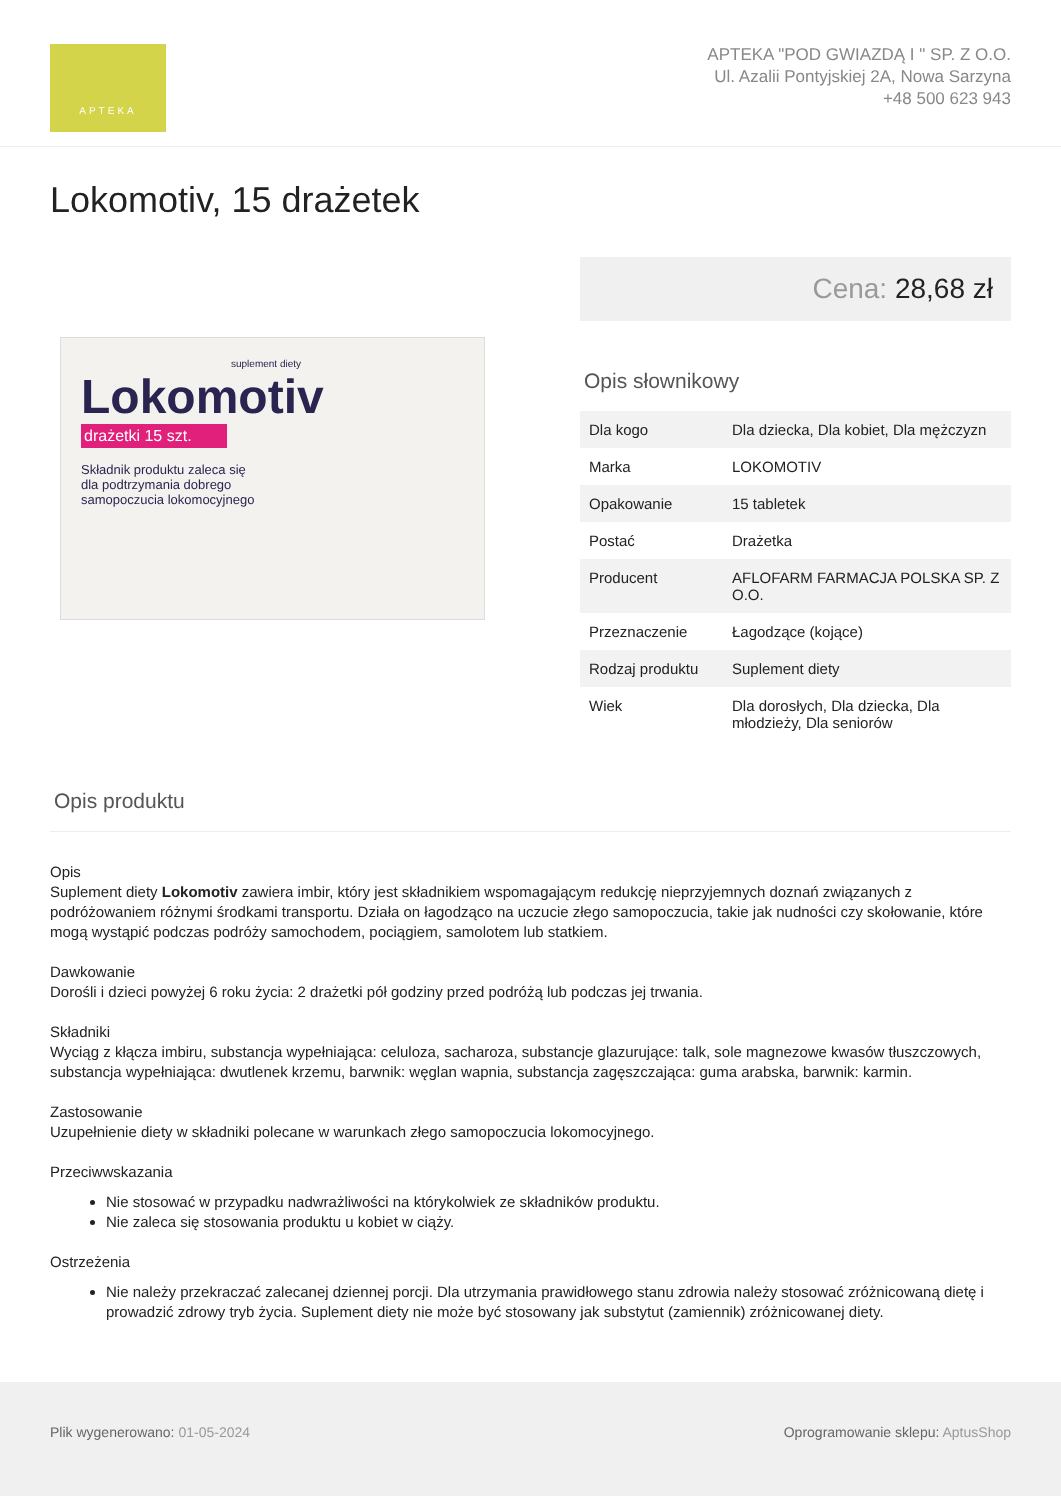APTEKA
APTEKA "POD GWIAZDĄ I " SP. Z O.O.
Ul. Azalii Pontyjskiej 2A, Nowa Sarzyna
+48 500 623 943
Lokomotiv, 15 drażetek
suplement diety
Lokomotiv
drażetki 15 szt.
Składnik produktu zaleca się
dla podtrzymania dobrego
samopoczucia lokomocyjnego
Cena: 28,68 zł
Opis słownikowy
| Dla kogo | Dla dziecka, Dla kobiet, Dla mężczyzn |
| Marka | LOKOMOTIV |
| Opakowanie | 15 tabletek |
| Postać | Drażetka |
| Producent | AFLOFARM FARMACJA POLSKA SP. Z O.O. |
| Przeznaczenie | Łagodzące (kojące) |
| Rodzaj produktu | Suplement diety |
| Wiek | Dla dorosłych, Dla dziecka, Dla młodzieży, Dla seniorów |
Opis produktu
Opis
Suplement diety Lokomotiv zawiera imbir, który jest składnikiem wspomagającym redukcję nieprzyjemnych doznań związanych z podróżowaniem różnymi środkami transportu. Działa on łagodząco na uczucie złego samopoczucia, takie jak nudności czy skołowanie, które mogą wystąpić podczas podróży samochodem, pociągiem, samolotem lub statkiem.
Dawkowanie
Dorośli i dzieci powyżej 6 roku życia: 2 drażetki pół godziny przed podróżą lub podczas jej trwania.
Składniki
Wyciąg z kłącza imbiru, substancja wypełniająca: celuloza, sacharoza, substancje glazurujące: talk, sole magnezowe kwasów tłuszczowych, substancja wypełniająca: dwutlenek krzemu, barwnik: węglan wapnia, substancja zagęszczająca: guma arabska, barwnik: karmin.
Zastosowanie
Uzupełnienie diety w składniki polecane w warunkach złego samopoczucia lokomocyjnego.
Przeciwwskazania
Nie stosować w przypadku nadwrażliwości na którykolwiek ze składników produktu.
Nie zaleca się stosowania produktu u kobiet w ciąży.
Ostrzeżenia
Nie należy przekraczać zalecanej dziennej porcji. Dla utrzymania prawidłowego stanu zdrowia należy stosować zróżnicowaną dietę i prowadzić zdrowy tryb życia. Suplement diety nie może być stosowany jak substytut (zamiennik) zróżnicowanej diety.
Plik wygenerowano: 01-05-2024 Oprogramowanie sklepu: AptusShop